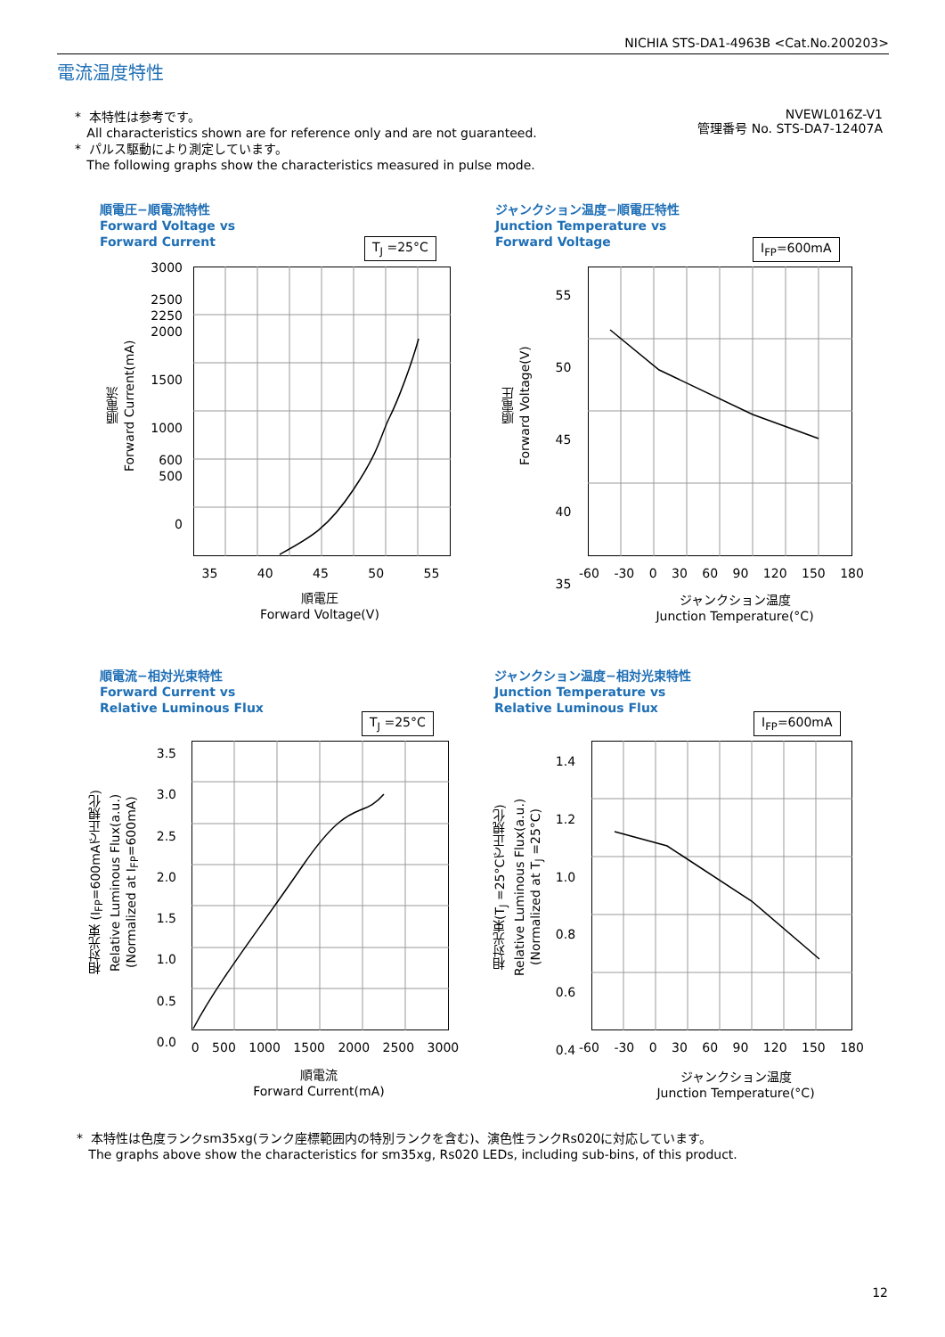NICHIA STS-DA1-4963B <Cat.No.200203>
電流温度特性
* 本特性は参考です。
All characteristics shown are for reference only and are not guaranteed.
* パルス駆動により測定しています。
The following graphs show the characteristics measured in pulse mode.
NVEWL016Z-V1
管理番号 No. STS-DA7-12407A
順電圧−順電流特性
Forward Voltage vs
Forward Current
T<sub>J</sub> =25°C
3000
2500
2250
2000
1500
1000
600
500
0
35 40 45 50 55
順電流
Forward Current(mA)
順電圧
Forward Voltage(V)
ジャンクション温度−順電圧特性
Junction Temperature vs
Forward Voltage
I<sub>FP</sub>=600mA
55
50
45
40
35
-60 -30 0 30 60 90 120 150 180
順電圧
Forward Voltage(V)
ジャンクション温度
Junction Temperature(°C)
順電流−相対光束特性
Forward Current vs
Relative Luminous Flux
T<sub>J</sub> =25°C
3.5
3.0
2.5
2.0
1.5
1.0
0.5
0.0
0 500 1000 1500 2000 2500 3000
相対光束 (I<sub>FP</sub>=600mAで正規化)
Relative Luminous Flux(a.u.)
(Normalized at I<sub>FP</sub>=600mA)
順電流
Forward Current(mA)
ジャンクション温度−相対光束特性
Junction Temperature vs
Relative Luminous Flux
I<sub>FP</sub>=600mA
1.4
1.2
1.0
0.8
0.6
0.4
-60 -30 0 30 60 90 120 150 180
相対光束(T<sub>J</sub> =25°Cで正規化)
Relative Luminous Flux(a.u.)
(Normalized at T<sub>J</sub> =25°C)
ジャンクション温度
Junction Temperature(°C)
* 本特性は色度ランクsm35xg(ランク座標範囲内の特別ランクを含む)、演色性ランクRs020に対応しています。
The graphs above show the characteristics for sm35xg, Rs020 LEDs, including sub-bins, of this product.
12